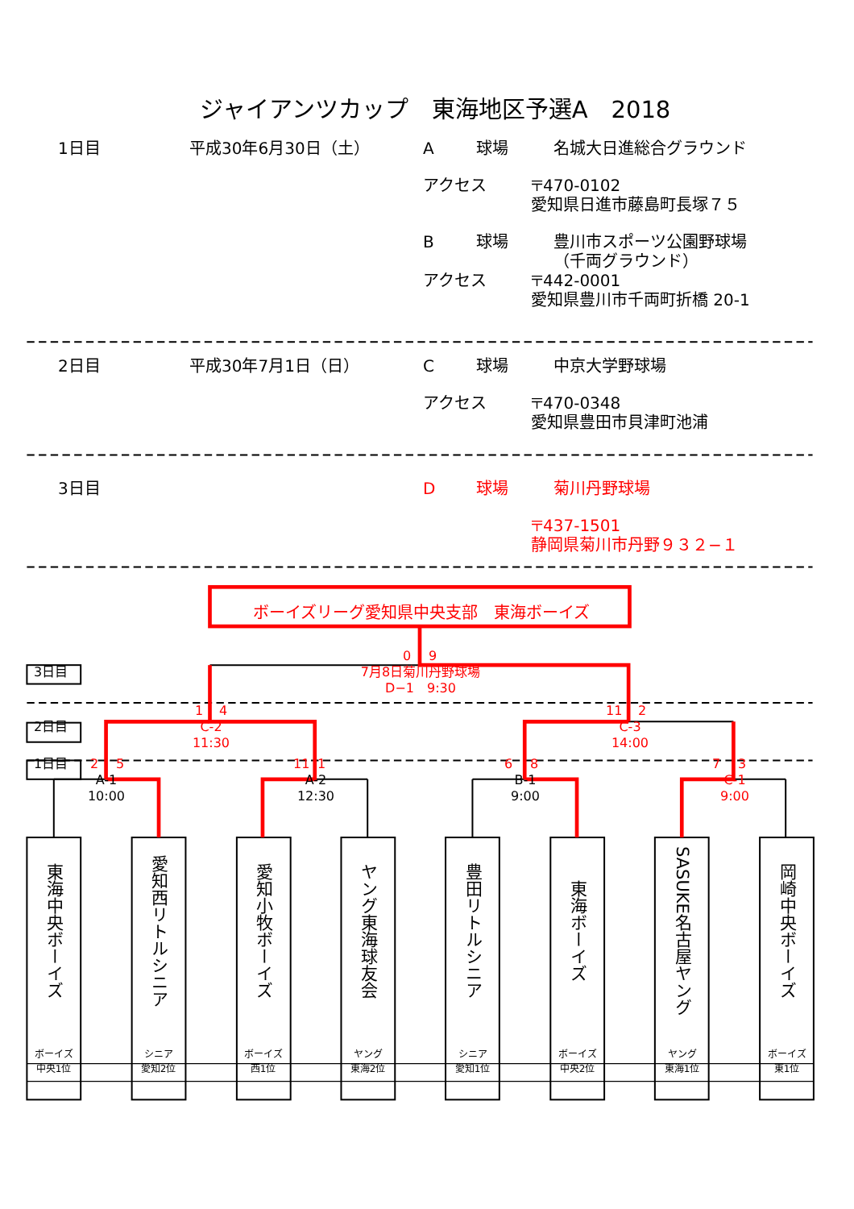ジャイアンツカップ　東海地区予選A　2018
1日目 平成30年6月30日（土） A 球場 名城大日進総合グラウンド
アクセス 〒470-0102
愛知県日進市藤島町長塚７５
B球場 豊川市スポーツ公園野球場
（千両グラウンド）
アクセス 〒442-0001
愛知県豊川市千両町折橋 20-1
2日目 平成30年7月1日（日） C 球場 中京大学野球場
アクセス 〒470-0348
愛知県豊田市貝津町池浦
3日目 D 球場 菊川丹野球場
〒437-1501
静岡県菊川市丹野９３２−１
ボーイズリーグ愛知県中央支部　東海ボーイズ
0 9
3日目 7月8日菊川丹野球場
D−1　9:30
1 4 11 2
2日目 C-2
11:30 C-3
14:00
1日目 2 5 11 16873
A-1
10:00 A-2
12:30 B-1
9:00 C-1
9:00
東海中央ボーイズ
ボーイズ
中央1位
愛知西リトルシニア
シニア
愛知2位
愛知小牧ボーイズ
ボーイズ
西1位
ヤング東海球友会
ヤング
東海2位
豊田リトルシニア
シニア
愛知1位
東海ボーイズ
ボーイズ
中央2位
SASUKE名古屋ヤング
ヤング
東海1位
岡崎中央ボーイズ
ボーイズ
東1位